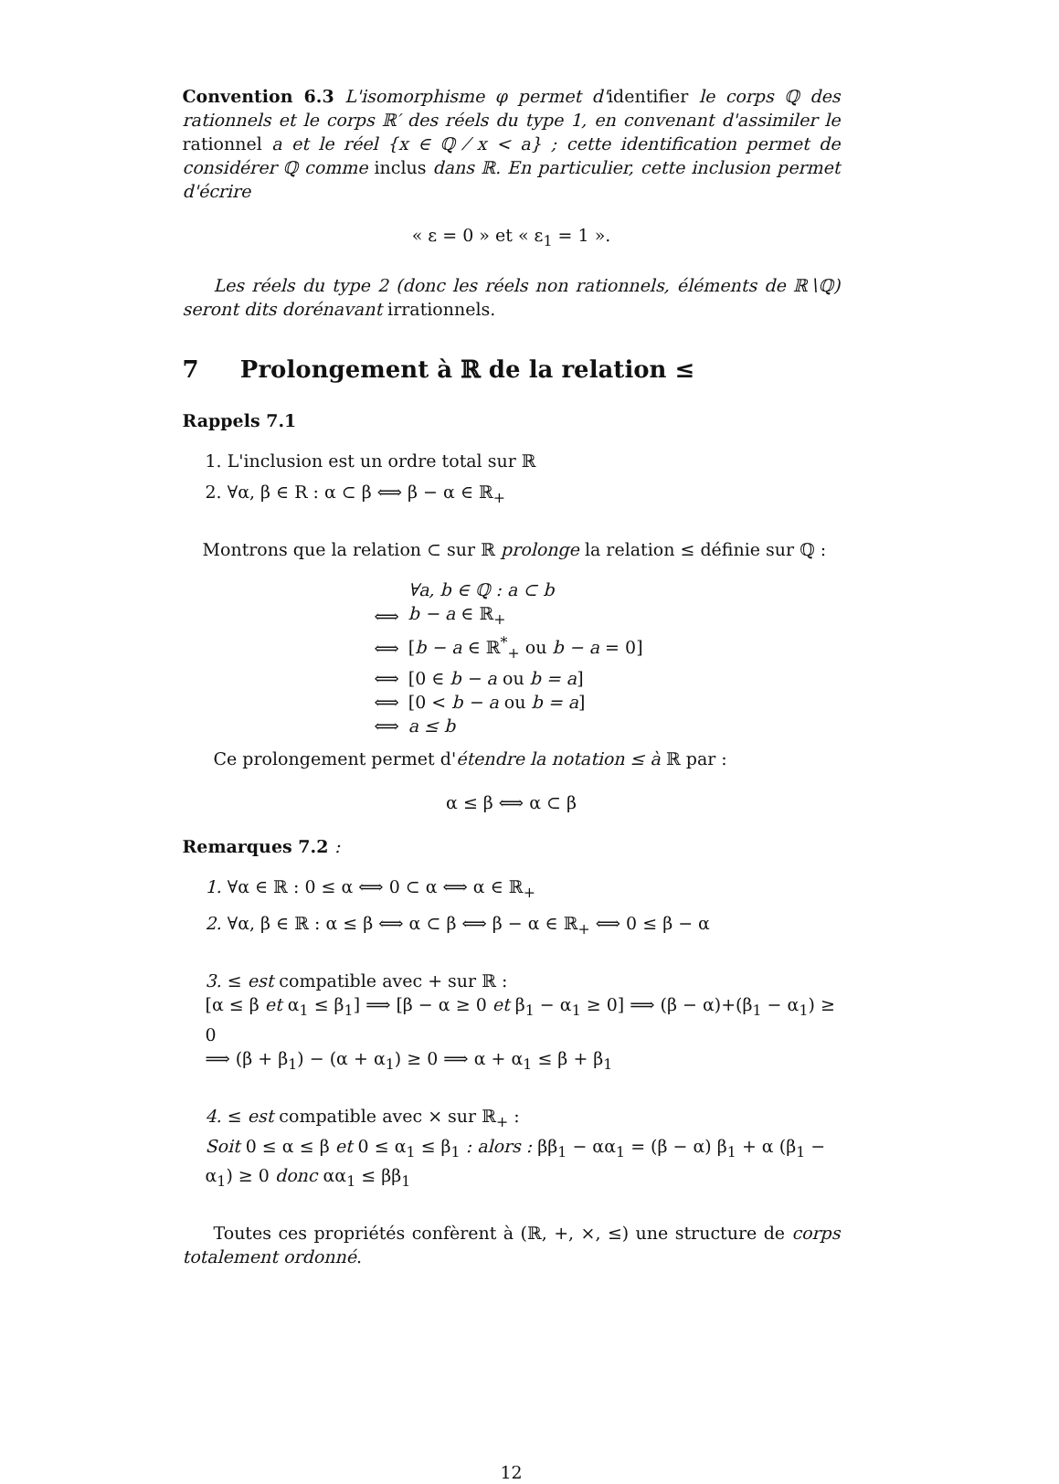Convention 6.3 L'isomorphisme φ permet d'identifier le corps ℚ des rationnels et le corps ℝ′ des réels du type 1, en convenant d'assimiler le rationnel a et le réel {x ∈ ℚ ⁄ x < a} ; cette identification permet de considérer ℚ comme inclus dans ℝ. En particulier, cette inclusion permet d'écrire
« ε = 0 » et « ε<sub>1</sub> = 1 ».
Les réels du type 2 (donc les réels non rationnels, éléments de ℝ∖ℚ) seront dits dorénavant irrationnels.
7 Prolongement à ℝ de la relation ≤
Rappels 7.1
1. L'inclusion est un ordre total sur ℝ
2. ∀α, β ∈ R : α ⊂ β ⟺ β − α ∈ ℝ<sub>+</sub>
Montrons que la relation ⊂ sur ℝ prolonge la relation ≤ définie sur ℚ :
| | ∀a, b ∈ ℚ : a ⊂ b |
| ⟺ | b − a ∈ ℝ<sub>+</sub> |
| ⟺ | [ b − a ∈ ℝ<sup>*</sup><sub>+</sub> ou b − a = 0] |
| ⟺ | [0 ∈ b − a ou b = a ] |
| ⟺ | [0 < b − a ou b = a ] |
| ⟺ | a ≤ b |
Ce prolongement permet d'étendre la notation ≤ à ℝ par :
α ≤ β ⟺ α ⊂ β
Remarques 7.2 :
1. ∀α ∈ ℝ : 0 ≤ α ⟺ 0 ⊂ α ⟺ α ∈ ℝ<sub>+</sub>
2. ∀α, β ∈ ℝ : α ≤ β ⟺ α ⊂ β ⟺ β − α ∈ ℝ<sub>+</sub> ⟺ 0 ≤ β − α
3. ≤ est compatible avec + sur ℝ :
[α ≤ β et α<sub>1</sub> ≤ β<sub>1</sub>] ⟹ [β − α ≥ 0 et β<sub>1</sub> − α<sub>1</sub> ≥ 0] ⟹ (β − α)+(β<sub>1</sub> − α<sub>1</sub>) ≥ 0
⟹ (β + β<sub>1</sub>) − (α + α<sub>1</sub>) ≥ 0 ⟹ α + α<sub>1</sub> ≤ β + β<sub>1</sub>
4. ≤ est compatible avec × sur ℝ<sub>+</sub> :
Soit 0 ≤ α ≤ β et 0 ≤ α<sub>1</sub> ≤ β<sub>1</sub> : alors : ββ<sub>1</sub> − αα<sub>1</sub> = (β − α) β<sub>1</sub> + α (β<sub>1</sub> − α<sub>1</sub>) ≥ 0 donc αα<sub>1</sub> ≤ ββ<sub>1</sub>
Toutes ces propriétés confèrent à (ℝ, +, ×, ≤) une structure de corps totalement ordonné.
12